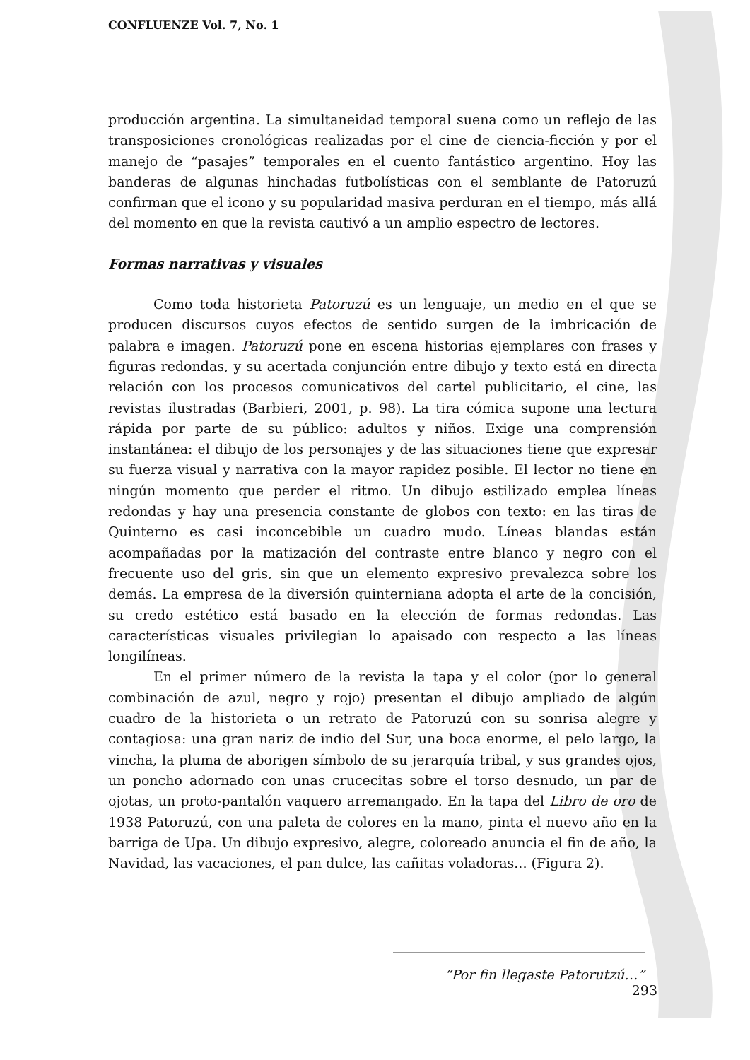CONFLUENZE Vol. 7, No. 1
producción argentina. La simultaneidad temporal suena como un reflejo de las transposiciones cronológicas realizadas por el cine de ciencia-ficción y por el manejo de “pasajes” temporales en el cuento fantástico argentino. Hoy las banderas de algunas hinchadas futbolísticas con el semblante de Patoruzú confirman que el icono y su popularidad masiva perduran en el tiempo, más allá del momento en que la revista cautivó a un amplio espectro de lectores.
Formas narrativas y visuales
Como toda historieta Patoruzú es un lenguaje, un medio en el que se producen discursos cuyos efectos de sentido surgen de la imbricación de palabra e imagen. Patoruzú pone en escena historias ejemplares con frases y figuras redondas, y su acertada conjunción entre dibujo y texto está en directa relación con los procesos comunicativos del cartel publicitario, el cine, las revistas ilustradas (Barbieri, 2001, p. 98). La tira cómica supone una lectura rápida por parte de su público: adultos y niños. Exige una comprensión instantánea: el dibujo de los personajes y de las situaciones tiene que expresar su fuerza visual y narrativa con la mayor rapidez posible. El lector no tiene en ningún momento que perder el ritmo. Un dibujo estilizado emplea líneas redondas y hay una presencia constante de globos con texto: en las tiras de Quinterno es casi inconcebible un cuadro mudo. Líneas blandas están acompañadas por la matización del contraste entre blanco y negro con el frecuente uso del gris, sin que un elemento expresivo prevalezca sobre los demás. La empresa de la diversión quinterniana adopta el arte de la concisión, su credo estético está basado en la elección de formas redondas. Las características visuales privilegian lo apaisado con respecto a las líneas longilíneas.
En el primer número de la revista la tapa y el color (por lo general combinación de azul, negro y rojo) presentan el dibujo ampliado de algún cuadro de la historieta o un retrato de Patoruzú con su sonrisa alegre y contagiosa: una gran nariz de indio del Sur, una boca enorme, el pelo largo, la vincha, la pluma de aborigen símbolo de su jerarquía tribal, y sus grandes ojos, un poncho adornado con unas crucecitas sobre el torso desnudo, un par de ojotas, un proto-pantalón vaquero arremangado. En la tapa del Libro de oro de 1938 Patoruzú, con una paleta de colores en la mano, pinta el nuevo año en la barriga de Upa. Un dibujo expresivo, alegre, coloreado anuncia el fin de año, la Navidad, las vacaciones, el pan dulce, las cañitas voladoras... (Figura 2).
“Por fin llegaste Patorutzú…” 293